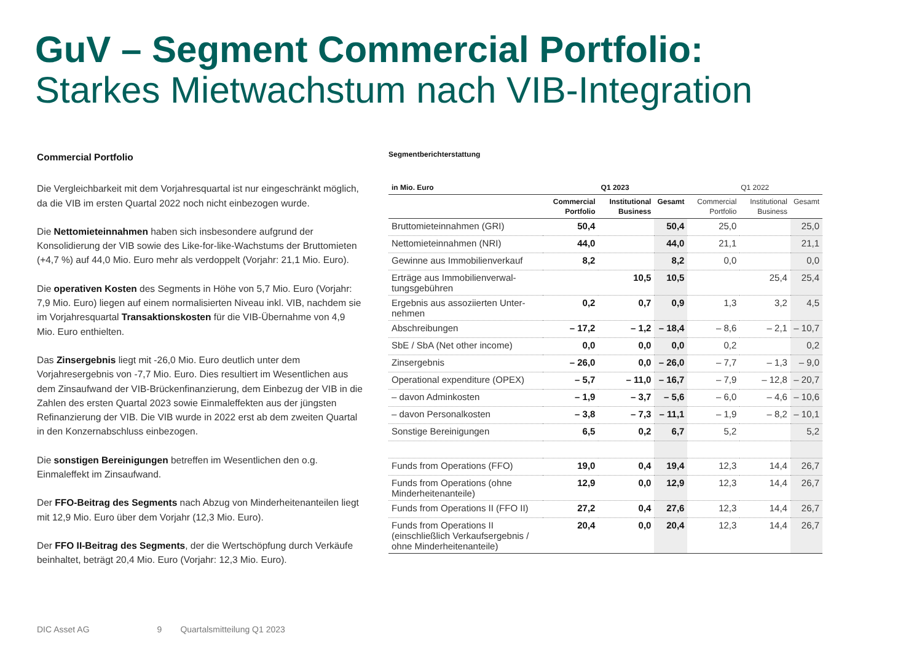GuV – Segment Commercial Portfolio:
Starkes Mietwachstum nach VIB-Integration
Commercial Portfolio
Die Vergleichbarkeit mit dem Vorjahresquartal ist nur eingeschränkt möglich, da die VIB im ersten Quartal 2022 noch nicht einbezogen wurde.
Die Nettomieteinnahmen haben sich insbesondere aufgrund der Konsolidierung der VIB sowie des Like-for-like-Wachstums der Bruttomieten (+4,7 %) auf 44,0 Mio. Euro mehr als verdoppelt (Vorjahr: 21,1 Mio. Euro).
Die operativen Kosten des Segments in Höhe von 5,7 Mio. Euro (Vorjahr: 7,9 Mio. Euro) liegen auf einem normalisierten Niveau inkl. VIB, nachdem sie im Vorjahresquartal Transaktionskosten für die VIB-Übernahme von 4,9 Mio. Euro enthielten.
Das Zinsergebnis liegt mit -26,0 Mio. Euro deutlich unter dem Vorjahresergebnis von -7,7 Mio. Euro. Dies resultiert im Wesentlichen aus dem Zinsaufwand der VIB-Brückenfinanzierung, dem Einbezug der VIB in die Zahlen des ersten Quartal 2023 sowie Einmaleffekten aus der jüngsten Refinanzierung der VIB. Die VIB wurde in 2022 erst ab dem zweiten Quartal in den Konzernabschluss einbezogen.
Die sonstigen Bereinigungen betreffen im Wesentlichen den o.g. Einmaleffekt im Zinsaufwand.
Der FFO-Beitrag des Segments nach Abzug von Minderheitenanteilen liegt mit 12,9 Mio. Euro über dem Vorjahr (12,3 Mio. Euro).
Der FFO II-Beitrag des Segments, der die Wertschöpfung durch Verkäufe beinhaltet, beträgt 20,4 Mio. Euro (Vorjahr: 12,3 Mio. Euro).
Segmentberichterstattung
| in Mio. Euro | Q1 2023 | | | Q1 2022 | | |
| --- | --- | --- | --- | --- | --- | --- |
| | Commercial Portfolio | Institutional Business | Gesamt | Commercial Portfolio | Institutional Business | Gesamt |
| Bruttomieteinnahmen (GRI) | 50,4 | | 50,4 | 25,0 | | 25,0 |
| Nettomieteinnahmen (NRI) | 44,0 | | 44,0 | 21,1 | | 21,1 |
| Gewinne aus Immobilienverkauf | 8,2 | | 8,2 | 0,0 | | 0,0 |
| Erträge aus Immobilienverwal­tungsgebühren | | 10,5 | 10,5 | | 25,4 | 25,4 |
| Ergebnis aus assoziierten Unter­nehmen | 0,2 | 0,7 | 0,9 | 1,3 | 3,2 | 4,5 |
| Abschreibungen | – 17,2 | – 1,2 | – 18,4 | – 8,6 | – 2,1 | – 10,7 |
| SbE / SbA (Net other income) | 0,0 | 0,0 | 0,0 | 0,2 | | 0,2 |
| Zinsergebnis | – 26,0 | 0,0 | – 26,0 | – 7,7 | – 1,3 | – 9,0 |
| Operational expenditure (OPEX) | – 5,7 | – 11,0 | – 16,7 | – 7,9 | – 12,8 | – 20,7 |
| – davon Adminkosten | – 1,9 | – 3,7 | – 5,6 | – 6,0 | – 4,6 | – 10,6 |
| – davon Personalkosten | – 3,8 | – 7,3 | – 11,1 | – 1,9 | – 8,2 | – 10,1 |
| Sonstige Bereinigungen | 6,5 | 0,2 | 6,7 | 5,2 | | 5,2 |
| Funds from Operations (FFO) | 19,0 | 0,4 | 19,4 | 12,3 | 14,4 | 26,7 |
| Funds from Operations (ohne Minderheitenanteile) | 12,9 | 0,0 | 12,9 | 12,3 | 14,4 | 26,7 |
| Funds from Operations II (FFO II) | 27,2 | 0,4 | 27,6 | 12,3 | 14,4 | 26,7 |
| Funds from Operations II (einschließlich Verkaufsergeb­nis / ohne Minderheitenanteile) | 20,4 | 0,0 | 20,4 | 12,3 | 14,4 | 26,7 |
DIC Asset AG 9 Quartalsmitteilung Q1 2023